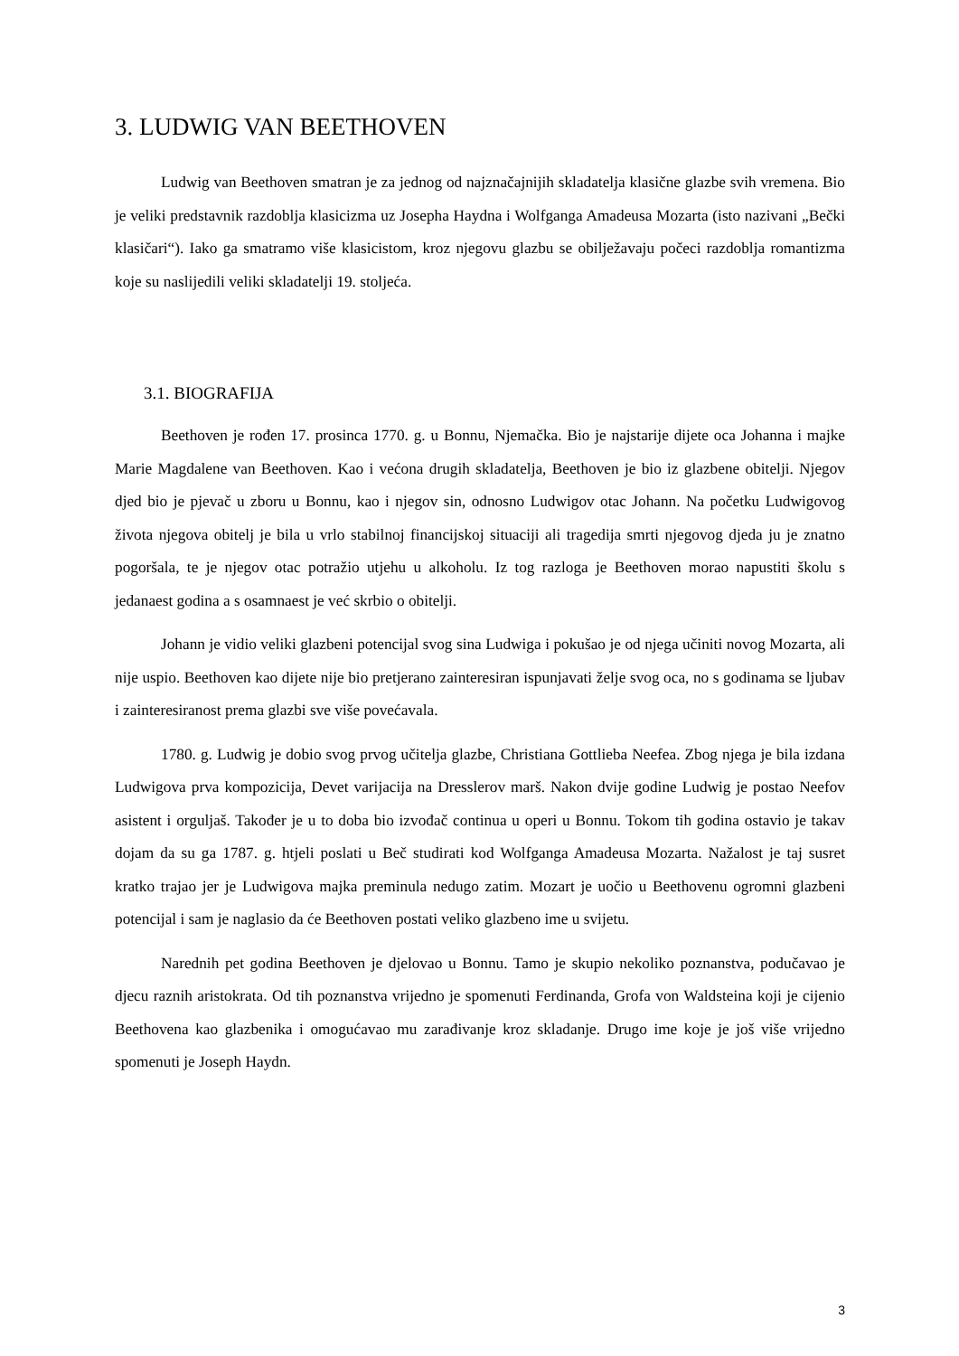3. LUDWIG VAN BEETHOVEN
Ludwig van Beethoven smatran je za jednog od najznačajnijih skladatelja klasične glazbe svih vremena. Bio je veliki predstavnik razdoblja klasicizma uz Josepha Haydna i Wolfganga Amadeusa Mozarta (isto nazivani „Bečki klasičari“). Iako ga smatramo više klasicistom, kroz njegovu glazbu se obilježavaju počeci razdoblja romantizma koje su naslijedili veliki skladatelji 19. stoljeća.
3.1. BIOGRAFIJA
Beethoven je rođen 17. prosinca 1770. g. u Bonnu, Njemačka. Bio je najstarije dijete oca Johanna i majke Marie Magdalene van Beethoven. Kao i većona drugih skladatelja, Beethoven je bio iz glazbene obitelji. Njegov djed bio je pjevač u zboru u Bonnu, kao i njegov sin, odnosno Ludwigov otac Johann. Na početku Ludwigovog života njegova obitelj je bila u vrlo stabilnoj financijskoj situaciji ali tragedija smrti njegovog djeda ju je znatno pogoršala, te je njegov otac potražio utjehu u alkoholu. Iz tog razloga je Beethoven morao napustiti školu s jedanaest godina a s osamnaest je već skrbio o obitelji.
Johann je vidio veliki glazbeni potencijal svog sina Ludwiga i pokušao je od njega učiniti novog Mozarta, ali nije uspio. Beethoven kao dijete nije bio pretjerano zainteresiran ispunjavati želje svog oca, no s godinama se ljubav i zainteresiranost prema glazbi sve više povećavala.
1780. g. Ludwig je dobio svog prvog učitelja glazbe, Christiana Gottlieba Neefea. Zbog njega je bila izdana Ludwigova prva kompozicija, Devet varijacija na Dresslerov marš. Nakon dvije godine Ludwig je postao Neefov asistent i orguljaš. Također je u to doba bio izvođač continua u operi u Bonnu. Tokom tih godina ostavio je takav dojam da su ga 1787. g. htjeli poslati u Beč studirati kod Wolfganga Amadeusa Mozarta. Nažalost je taj susret kratko trajao jer je Ludwigova majka preminula nedugo zatim. Mozart je uočio u Beethovenu ogromni glazbeni potencijal i sam je naglasio da će Beethoven postati veliko glazbeno ime u svijetu.
Narednih pet godina Beethoven je djelovao u Bonnu. Tamo je skupio nekoliko poznanstva, podučavao je djecu raznih aristokrata. Od tih poznanstva vrijedno je spomenuti Ferdinanda, Grofa von Waldsteina koji je cijenio Beethovena kao glazbenika i omogućavao mu zarađivanje kroz skladanje. Drugo ime koje je još više vrijedno spomenuti je Joseph Haydn.
3